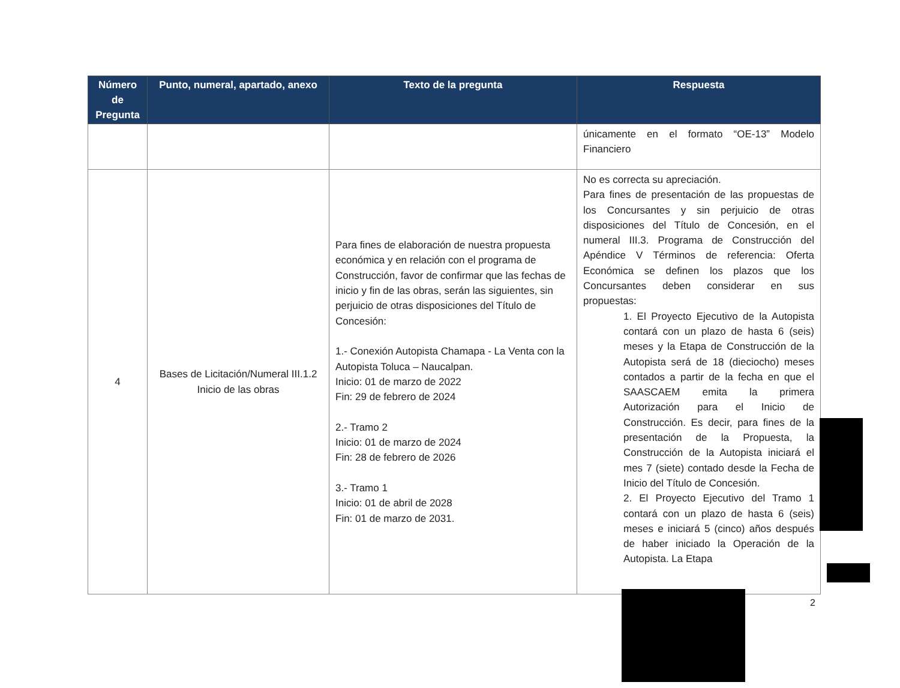| Número de Pregunta | Punto, numeral, apartado, anexo | Texto de la pregunta | Respuesta |
| --- | --- | --- | --- |
| | | | únicamente en el formato “OE-13” Modelo Financiero |
| 4 | Bases de Licitación/Numeral III.1.2 Inicio de las obras | Para fines de elaboración de nuestra propuesta económica y en relación con el programa de Construcción, favor de confirmar que las fechas de inicio y fin de las obras, serán las siguientes, sin perjuicio de otras disposiciones del Título de Concesión: 1.- Conexión Autopista Chamapa - La Venta con la Autopista Toluca – Naucalpan. Inicio: 01 de marzo de 2022 Fin: 29 de febrero de 2024 2.- Tramo 2 Inicio: 01 de marzo de 2024 Fin: 28 de febrero de 2026 3.- Tramo 1 Inicio: 01 de abril de 2028 Fin: 01 de marzo de 2031. | No es correcta su apreciación. Para fines de presentación de las propuestas de los Concursantes y sin perjuicio de otras disposiciones del Título de Concesión, en el numeral III.3. Programa de Construcción del Apéndice V Términos de referencia: Oferta Económica se definen los plazos que los Concursantes deben considerar en sus propuestas: 1. El Proyecto Ejecutivo de la Autopista contará con un plazo de hasta 6 (seis) meses y la Etapa de Construcción de la Autopista será de 18 (dieciocho) meses contados a partir de la fecha en que el SAASCAEM emita la primera Autorización para el Inicio de Construcción. Es decir, para fines de la presentación de la Propuesta, la Construcción de la Autopista iniciará el mes 7 (siete) contado desde la Fecha de Inicio del Título de Concesión. 2. El Proyecto Ejecutivo del Tramo 1 contará con un plazo de hasta 6 (seis) meses e iniciará 5 (cinco) años después de haber iniciado la Operación de la Autopista. La Etapa |
2